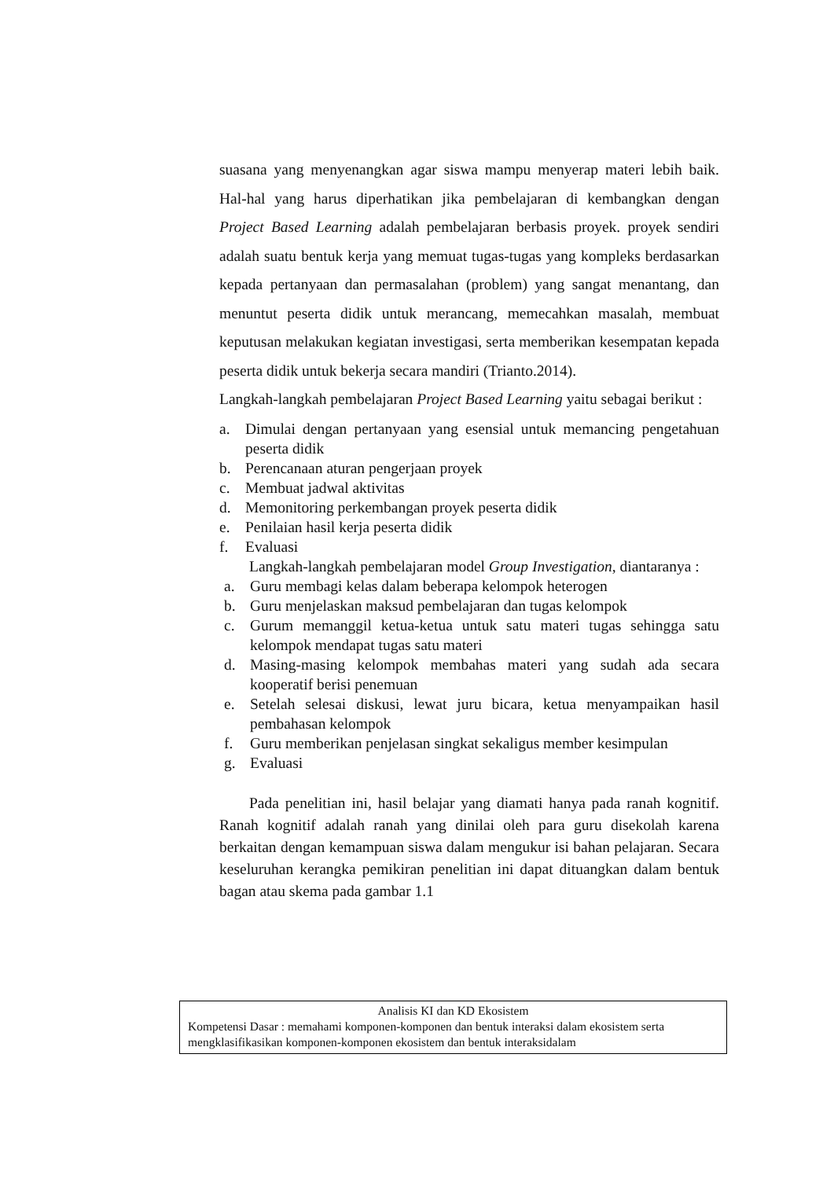suasana yang menyenangkan agar siswa mampu menyerap materi lebih baik. Hal-hal yang harus diperhatikan jika pembelajaran di kembangkan dengan Project Based Learning adalah pembelajaran berbasis proyek. proyek sendiri adalah suatu bentuk kerja yang memuat tugas-tugas yang kompleks berdasarkan kepada pertanyaan dan permasalahan (problem) yang sangat menantang, dan menuntut peserta didik untuk merancang, memecahkan masalah, membuat keputusan melakukan kegiatan investigasi, serta memberikan kesempatan kepada peserta didik untuk bekerja secara mandiri (Trianto.2014).
Langkah-langkah pembelajaran Project Based Learning yaitu sebagai berikut :
a. Dimulai dengan pertanyaan yang esensial untuk memancing pengetahuan peserta didik
b. Perencanaan aturan pengerjaan proyek
c. Membuat jadwal aktivitas
d. Memonitoring perkembangan proyek peserta didik
e. Penilaian hasil kerja peserta didik
f. Evaluasi
Langkah-langkah pembelajaran model Group Investigation, diantaranya :
a. Guru membagi kelas dalam beberapa kelompok heterogen
b. Guru menjelaskan maksud pembelajaran dan tugas kelompok
c. Gurum memanggil ketua-ketua untuk satu materi tugas sehingga satu kelompok mendapat tugas satu materi
d. Masing-masing kelompok membahas materi yang sudah ada secara kooperatif berisi penemuan
e. Setelah selesai diskusi, lewat juru bicara, ketua menyampaikan hasil pembahasan kelompok
f. Guru memberikan penjelasan singkat sekaligus member kesimpulan
g. Evaluasi
Pada penelitian ini, hasil belajar yang diamati hanya pada ranah kognitif. Ranah kognitif adalah ranah yang dinilai oleh para guru disekolah karena berkaitan dengan kemampuan siswa dalam mengukur isi bahan pelajaran. Secara keseluruhan kerangka pemikiran penelitian ini dapat dituangkan dalam bentuk bagan atau skema pada gambar 1.1
Analisis KI dan KD Ekosistem
Kompetensi Dasar : memahami komponen-komponen dan bentuk interaksi dalam ekosistem serta mengklasifikasikan komponen-komponen ekosistem dan bentuk interaksidalam